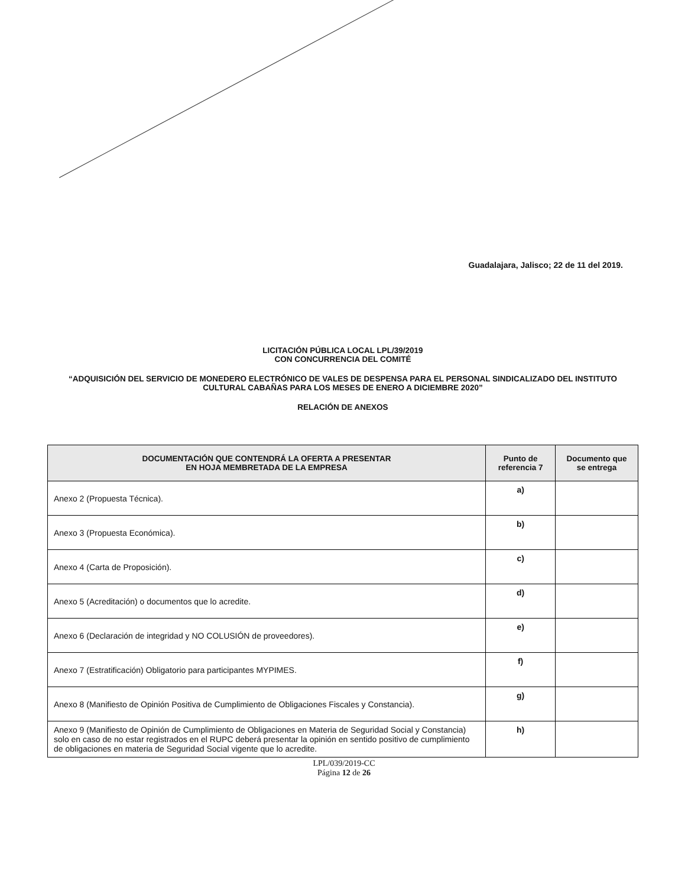Guadalajara, Jalisco; 22 de 11 del 2019.
LICITACIÓN PÚBLICA LOCAL LPL/39/2019
CON CONCURRENCIA DEL COMITÉ
“ADQUISICIÓN DEL SERVICIO DE MONEDERO ELECTRÓNICO DE VALES DE DESPENSA PARA EL PERSONAL SINDICALIZADO DEL INSTITUTO CULTURAL CABAÑAS PARA LOS MESES DE ENERO A DICIEMBRE 2020”
RELACIÓN DE ANEXOS
| DOCUMENTACIÓN QUE CONTENDRÁ LA OFERTA A PRESENTAR EN HOJA MEMBRETADA DE LA EMPRESA | Punto de referencia 7 | Documento que se entrega |
| --- | --- | --- |
| Anexo 2 (Propuesta Técnica). | a) | |
| Anexo 3 (Propuesta Económica). | b) | |
| Anexo 4 (Carta de Proposición). | c) | |
| Anexo 5 (Acreditación) o documentos que lo acredite. | d) | |
| Anexo 6 (Declaración de integridad y NO COLUSIÓN de proveedores). | e) | |
| Anexo 7 (Estratificación) Obligatorio para participantes MYPIMES. | f) | |
| Anexo 8 (Manifiesto de Opinión Positiva de Cumplimiento de Obligaciones Fiscales y Constancia). | g) | |
| Anexo 9 (Manifiesto de Opinión de Cumplimiento de Obligaciones en Materia de Seguridad Social y Constancia) solo en caso de no estar registrados en el RUPC deberá presentar la opinión en sentido positivo de cumplimiento de obligaciones en materia de Seguridad Social vigente que lo acredite. | h) | |
LPL/039/2019-CC
Página 12 de 26